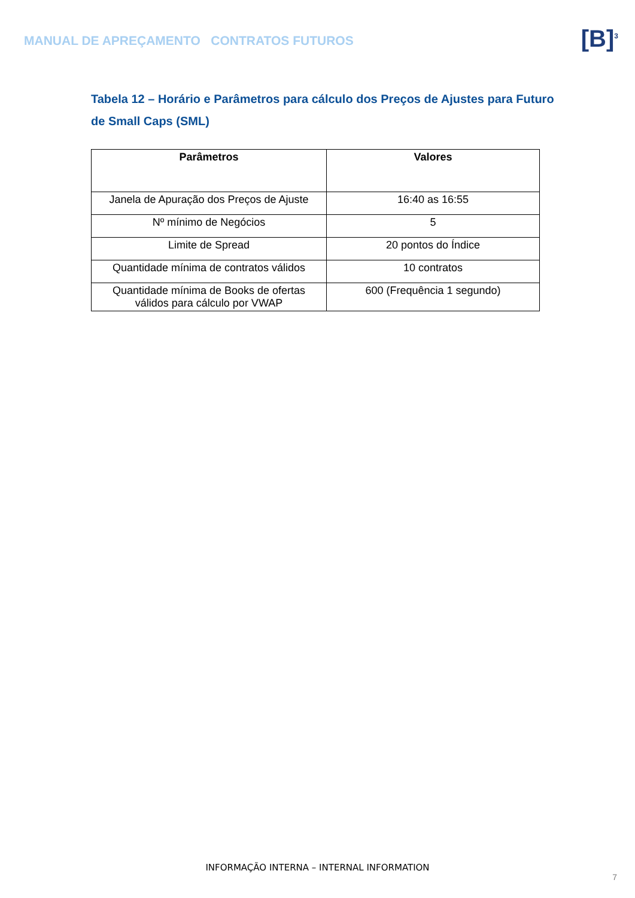MANUAL DE APREÇAMENTO CONTRATOS FUTUROS
[B]<sup>3</sup>
Tabela 12 – Horário e Parâmetros para cálculo dos Preços de Ajustes para Futuro de Small Caps (SML)
| Parâmetros | Valores |
| --- | --- |
| Janela de Apuração dos Preços de Ajuste | 16:40 as 16:55 |
| Nº mínimo de Negócios | 5 |
| Limite de Spread | 20 pontos do Índice |
| Quantidade mínima de contratos válidos | 10 contratos |
| Quantidade mínima de Books de ofertas válidos para cálculo por VWAP | 600 (Frequência 1 segundo) |
INFORMAÇÃO INTERNA – INTERNAL INFORMATION
7